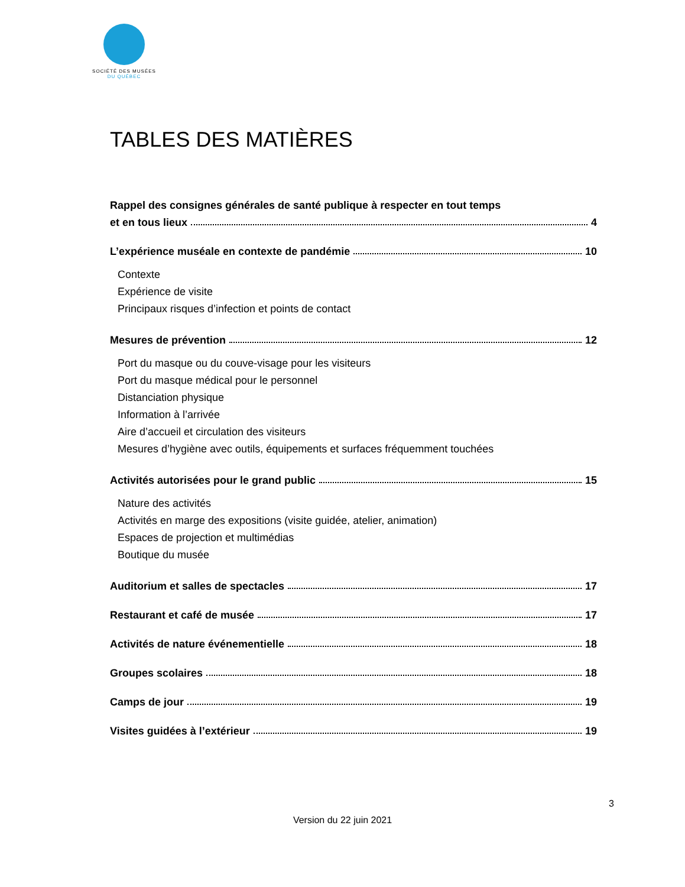SOCIÉTÉ DES MUSÉES
DU QUÉBEC
TABLES DES MATIÈRES
Rappel des consignes générales de santé publique à respecter en tout temps
et en tous lieux 4
L’expérience muséale en contexte de pandémie 10
Contexte
Expérience de visite
Principaux risques d’infection et points de contact
Mesures de prévention 12
Port du masque ou du couve-visage pour les visiteurs
Port du masque médical pour le personnel
Distanciation physique
Information à l’arrivée
Aire d’accueil et circulation des visiteurs
Mesures d’hygiène avec outils, équipements et surfaces fréquemment touchées
Activités autorisées pour le grand public 15
Nature des activités
Activités en marge des expositions (visite guidée, atelier, animation)
Espaces de projection et multimédias
Boutique du musée
Auditorium et salles de spectacles 17
Restaurant et café de musée 17
Activités de nature événementielle 18
Groupes scolaires 18
Camps de jour 19
Visites guidées à l’extérieur 19
3
Version du 22 juin 2021